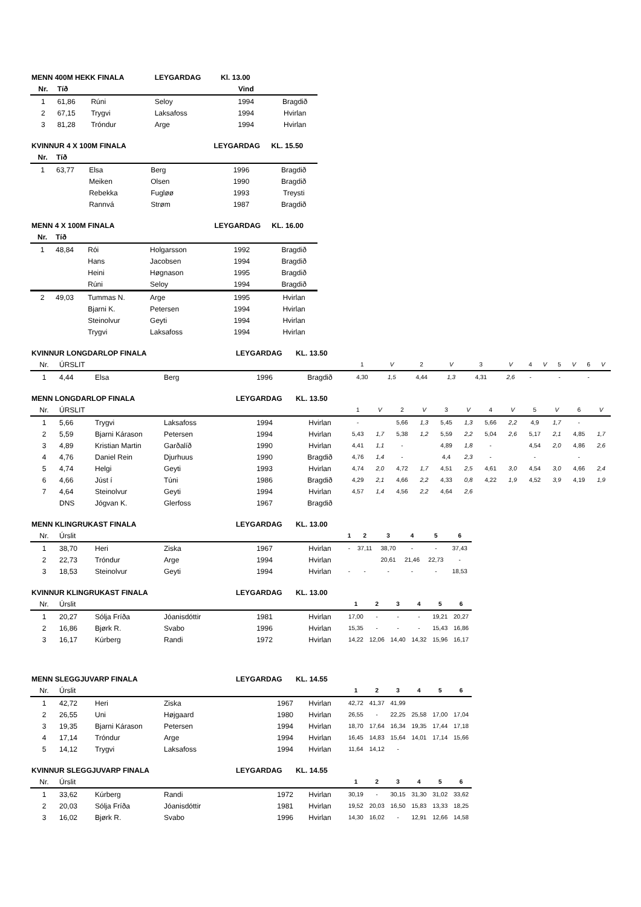| MENN 400M HEKK FINALA | | | LEYGARDAG | Kl. 13.00 | |
| Nr. | Tíð | | | Vind | |
| 1 | 61,86 | Rúni | Seloy | 1994 | Bragdið |
| 2 | 67,15 | Trygvi | Laksafoss | 1994 | Hvirlan |
| 3 | 81,28 | Tróndur | Arge | 1994 | Hvirlan |
| KVINNUR 4 X 100M FINALA | | | | LEYGARDAG | KL. 15.50 |
| Nr. | Tíð | | | | |
| 1 | 63,77 | Elsa | Berg | 1996 | Bragdið |
| | | Meiken | Olsen | 1990 | Bragdið |
| | | Rebekka | Fugløø | 1993 | Treysti |
| | | Rannvá | Strøm | 1987 | Bragdið |
| MENN 4 X 100M FINALA | | | | LEYGARDAG | KL. 16.00 |
| Nr. | Tíð | | | | |
| 1 | 48,84 | Rói | Holgarsson | 1992 | Bragdið |
| | | Hans | Jacobsen | 1994 | Bragdið |
| | | Heini | Høgnason | 1995 | Bragdið |
| | | Rúni | Seloy | 1994 | Bragdið |
| 2 | 49,03 | Tummas N. | Arge | 1995 | Hvirlan |
| | | Bjarni K. | Petersen | 1994 | Hvirlan |
| | | Steinolvur | Geyti | 1994 | Hvirlan |
| | | Trygvi | Laksafoss | 1994 | Hvirlan |
| KVINNUR LONGDARLOP FINALA | | | | LEYGARDAG | KL. 13.50 | | | | | | | | | | | | |
| Nr. | ÚRSLIT | | | | | 1 | V | 2 | V | 3 | V | 4 | V | 5 | V | 6 | V |
| 1 | 4,44 | Elsa | Berg | 1996 | Bragdið | 4,30 | 1,5 | 4,44 | 1,3 | 4,31 | 2,6 | - | | - | | - | |
| MENN LONGDARLOP FINALA | | | | LEYGARDAG | KL. 13.50 | | | | | | | | | | | | |
| Nr. | ÚRSLIT | | | | | 1 | V | 2 | V | 3 | V | 4 | V | 5 | V | 6 | V |
| 1 | 5,66 | Trygvi | Laksafoss | 1994 | Hvirlan | - | | 5,66 | 1,3 | 5,45 | 1,3 | 5,66 | 2,2 | 4,9 | 1,7 | - | |
| 2 | 5,59 | Bjarni Kárason | Petersen | 1994 | Hvirlan | 5,43 | 1,7 | 5,38 | 1,2 | 5,59 | 2,2 | 5,04 | 2,6 | 5,17 | 2,1 | 4,85 | 1,7 |
| 3 | 4,89 | Kristian Martin | Garðalíð | 1990 | Hvirlan | 4,41 | 1,1 | - | | 4,89 | 1,8 | - | | 4,54 | 2,0 | 4,86 | 2,6 |
| 4 | 4,76 | Daniel Rein | Djurhuus | 1990 | Bragdið | 4,76 | 1,4 | - | | 4,4 | 2,3 | - | | - | | - | |
| 5 | 4,74 | Helgi | Geyti | 1993 | Hvirlan | 4,74 | 2,0 | 4,72 | 1,7 | 4,51 | 2,5 | 4,61 | 3,0 | 4,54 | 3,0 | 4,66 | 2,4 |
| 6 | 4,66 | Júst í | Túni | 1986 | Bragdið | 4,29 | 2,1 | 4,66 | 2,2 | 4,33 | 0,8 | 4,22 | 1,9 | 4,52 | 3,9 | 4,19 | 1,9 |
| 7 | 4,64 | Steinolvur | Geyti | 1994 | Hvirlan | 4,57 | 1,4 | 4,56 | 2,2 | 4,64 | 2,6 | | | | | | |
| | DNS | Jógvan K. | Glerfoss | 1967 | Bragdið | | | | | | | | | | | | |
| MENN KLINGRUKAST FINALA | | | | LEYGARDAG | KL. 13.00 | | | | | | |
| Nr. | Úrslit | | | | | 1 | 2 | 3 | 4 | 5 | 6 |
| 1 | 38,70 | Heri | Ziska | 1967 | Hvirlan | - | 37,11 | 38,70 | - | - | 37,43 |
| 2 | 22,73 | Tróndur | Arge | 1994 | Hvirlan | | | 20,61 | 21,46 | 22,73 | - |
| 3 | 18,53 | Steinolvur | Geyti | 1994 | Hvirlan | - | - | - | - | - | 18,53 |
| KVINNUR KLINGRUKAST FINALA | | | | LEYGARDAG | KL. 13.00 | | | | | | |
| Nr. | Úrslit | | | | | 1 | 2 | 3 | 4 | 5 | 6 |
| 1 | 20,27 | Sólja Fríða | Jóanisdóttir | 1981 | Hvirlan | 17,00 | - | - | - | 19,21 | 20,27 |
| 2 | 16,86 | Bjørk R. | Svabo | 1996 | Hvirlan | 15,35 | - | - | - | 15,43 | 16,86 |
| 3 | 16,17 | Kúrberg | Randi | 1972 | Hvirlan | 14,22 | 12,06 | 14,40 | 14,32 | 15,96 | 16,17 |
| MENN SLEGGJUVARP FINALA | | | | LEYGARDAG | KL. 14.55 | | | | | | |
| Nr. | Úrslit | | | | | 1 | 2 | 3 | 4 | 5 | 6 |
| 1 | 42,72 | Heri | Ziska | 1967 | Hvirlan | 42,72 | 41,37 | 41,99 | | | |
| 2 | 26,55 | Uni | Højgaard | 1980 | Hvirlan | 26,55 | - | 22,25 | 25,58 | 17,00 | 17,04 |
| 3 | 19,35 | Bjarni Kárason | Petersen | 1994 | Hvirlan | 18,70 | 17,64 | 16,34 | 19,35 | 17,44 | 17,18 |
| 4 | 17,14 | Tróndur | Arge | 1994 | Hvirlan | 16,45 | 14,83 | 15,64 | 14,01 | 17,14 | 15,66 |
| 5 | 14,12 | Trygvi | Laksafoss | 1994 | Hvirlan | 11,64 | 14,12 | - | | | |
| KVINNUR SLEGGJUVARP FINALA | | | | LEYGARDAG | KL. 14.55 | | | | | | |
| Nr. | Úrslit | | | | | 1 | 2 | 3 | 4 | 5 | 6 |
| 1 | 33,62 | Kúrberg | Randi | 1972 | Hvirlan | 30,19 | - | 30,15 | 31,30 | 31,02 | 33,62 |
| 2 | 20,03 | Sólja Fríða | Jóanisdóttir | 1981 | Hvirlan | 19,52 | 20,03 | 16,50 | 15,83 | 13,33 | 18,25 |
| 3 | 16,02 | Bjørk R. | Svabo | 1996 | Hvirlan | 14,30 | 16,02 | - | 12,91 | 12,66 | 14,58 |